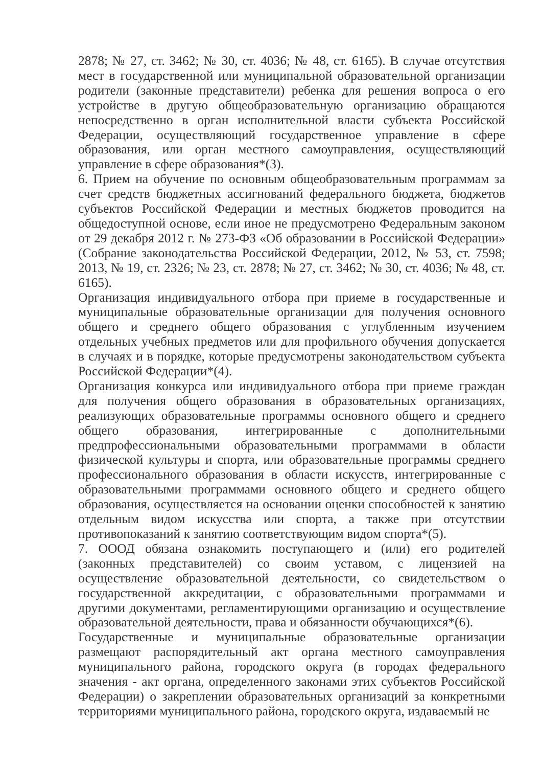2878; № 27, ст. 3462; № 30, ст. 4036; № 48, ст. 6165). В случае отсутствия мест в государственной или муниципальной образовательной организации родители (законные представители) ребенка для решения вопроса о его устройстве в другую общеобразовательную организацию обращаются непосредственно в орган исполнительной власти субъекта Российской Федерации, осуществляющий государственное управление в сфере образования, или орган местного самоуправления, осуществляющий управление в сфере образования*(3).
6. Прием на обучение по основным общеобразовательным программам за счет средств бюджетных ассигнований федерального бюджета, бюджетов субъектов Российской Федерации и местных бюджетов проводится на общедоступной основе, если иное не предусмотрено Федеральным законом от 29 декабря 2012 г. № 273-ФЗ «Об образовании в Российской Федерации» (Собрание законодательства Российской Федерации, 2012, № 53, ст. 7598; 2013, № 19, ст. 2326; № 23, ст. 2878; № 27, ст. 3462; № 30, ст. 4036; № 48, ст. 6165).
Организация индивидуального отбора при приеме в государственные и муниципальные образовательные организации для получения основного общего и среднего общего образования с углубленным изучением отдельных учебных предметов или для профильного обучения допускается в случаях и в порядке, которые предусмотрены законодательством субъекта Российской Федерации*(4).
Организация конкурса или индивидуального отбора при приеме граждан для получения общего образования в образовательных организациях, реализующих образовательные программы основного общего и среднего общего образования, интегрированные с дополнительными предпрофессиональными образовательными программами в области физической культуры и спорта, или образовательные программы среднего профессионального образования в области искусств, интегрированные с образовательными программами основного общего и среднего общего образования, осуществляется на основании оценки способностей к занятию отдельным видом искусства или спорта, а также при отсутствии противопоказаний к занятию соответствующим видом спорта*(5).
7. ОООД обязана ознакомить поступающего и (или) его родителей (законных представителей) со своим уставом, с лицензией на осуществление образовательной деятельности, со свидетельством о государственной аккредитации, с образовательными программами и другими документами, регламентирующими организацию и осуществление образовательной деятельности, права и обязанности обучающихся*(6).
Государственные и муниципальные образовательные организации размещают распорядительный акт органа местного самоуправления муниципального района, городского округа (в городах федерального значения - акт органа, определенного законами этих субъектов Российской Федерации) о закреплении образовательных организаций за конкретными территориями муниципального района, городского округа, издаваемый не